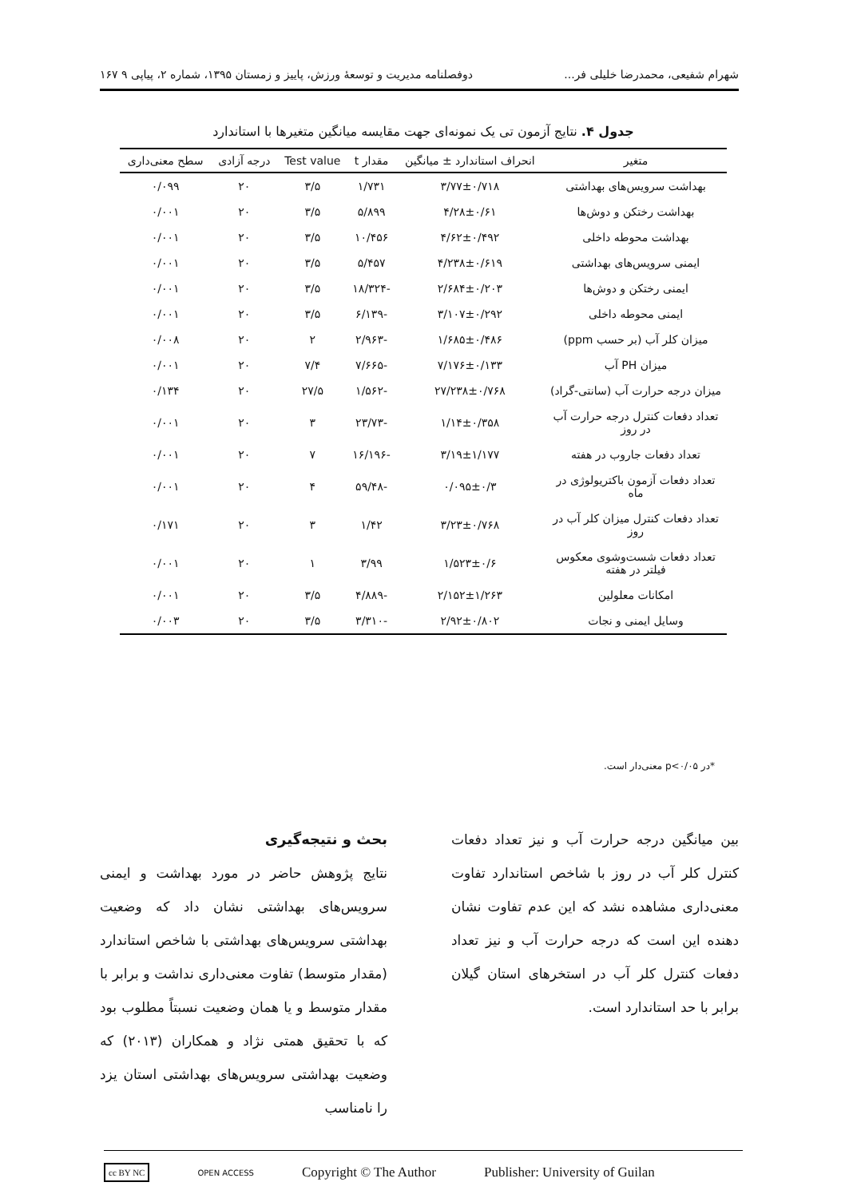شهرام شفیعی، محمدرضا خلیلی فر... دوفصلنامه مدیریت و توسعهٔ ورزش، پاییز و زمستان ۱۳۹۵، شماره ۲، پیاپی ۹ ۱۶۷
جدول ۴. نتایج آزمون تی یک نمونه‌ای جهت مقایسه میانگین متغیرها با استاندارد
| متغیر | انحراف استاندارد ± میانگین | مقدار t | Test value | درجه آزادی | سطح معنی‌داری |
| --- | --- | --- | --- | --- | --- |
| بهداشت سرویس‌های بهداشتی | ۳/۷۷±۰/۷۱۸ | ۱/۷۳۱ | ۳/۵ | ۲۰ | ۰/۰۹۹ |
| بهداشت رختکن و دوش‌ها | ۴/۲۸±۰/۶۱ | ۵/۸۹۹ | ۳/۵ | ۲۰ | ۰/۰۰۱ |
| بهداشت محوطه داخلی | ۴/۶۲±۰/۴۹۲ | ۱۰/۴۵۶ | ۳/۵ | ۲۰ | ۰/۰۰۱ |
| ایمنی سرویس‌های بهداشتی | ۴/۲۳۸±۰/۶۱۹ | ۵/۴۵۷ | ۳/۵ | ۲۰ | ۰/۰۰۱ |
| ایمنی رختکن و دوش‌ها | ۲/۶۸۴±۰/۲۰۳ | -۱۸/۳۲۴ | ۳/۵ | ۲۰ | ۰/۰۰۱ |
| ایمنی محوطه داخلی | ۳/۱۰۷±۰/۲۹۲ | -۶/۱۳۹ | ۳/۵ | ۲۰ | ۰/۰۰۱ |
| میزان کلر آب (بر حسب ppm) | ۱/۶۸۵±۰/۴۸۶ | -۲/۹۶۳ | ۲ | ۲۰ | ۰/۰۰۸ |
| میزان PH آب | ۷/۱۷۶±۰/۱۳۳ | -۷/۶۶۵ | ۷/۴ | ۲۰ | ۰/۰۰۱ |
| میزان درجه حرارت آب (سانتی-گراد) | ۲۷/۲۳۸±۰/۷۶۸ | -۱/۵۶۲ | ۲۷/۵ | ۲۰ | ۰/۱۳۴ |
| تعداد دفعات کنترل درجه حرارت آب در روز | ۱/۱۴±۰/۳۵۸ | -۲۳/۷۳ | ۳ | ۲۰ | ۰/۰۰۱ |
| تعداد دفعات جاروب در هفته | ۳/۱۹±۱/۱۷۷ | -۱۶/۱۹۶ | ۷ | ۲۰ | ۰/۰۰۱ |
| تعداد دفعات آزمون باکتریولوژی در ماه | ۰/۰۹۵±۰/۳ | -۵۹/۴۸ | ۴ | ۲۰ | ۰/۰۰۱ |
| تعداد دفعات کنترل میزان کلر آب در روز | ۳/۲۳±۰/۷۶۸ | ۱/۴۲ | ۳ | ۲۰ | ۰/۱۷۱ |
| تعداد دفعات شست‌وشوی معکوس فیلتر در هفته | ۱/۵۲۳±۰/۶ | ۳/۹۹ | ۱ | ۲۰ | ۰/۰۰۱ |
| امکانات معلولین | ۲/۱۵۲±۱/۲۶۳ | -۴/۸۸۹ | ۳/۵ | ۲۰ | ۰/۰۰۱ |
| وسایل ایمنی و نجات | ۲/۹۲±۰/۸۰۲ | -۳/۳۱۰ | ۳/۵ | ۲۰ | ۰/۰۰۳ |
*در p<۰/۰۵ معنی‌دار است.
بین میانگین درجه حرارت آب و نیز تعداد دفعات کنترل کلر آب در روز با شاخص استاندارد تفاوت معنی‌داری مشاهده نشد که این عدم تفاوت نشان دهنده این است که درجه حرارت آب و نیز تعداد دفعات کنترل کلر آب در استخرهای استان گیلان برابر با حد استاندارد است.
بحث و نتیجه‌گیری
نتایج پژوهش حاضر در مورد بهداشت و ایمنی سرویس‌های بهداشتی نشان داد که وضعیت بهداشتی سرویس‌های بهداشتی با شاخص استاندارد (مقدار متوسط) تفاوت معنی‌داری نداشت و برابر با مقدار متوسط و یا همان وضعیت نسبتاً مطلوب بود که با تحقیق همتی نژاد و همکاران (۲۰۱۳) که وضعیت بهداشتی سرویس‌های بهداشتی استان یزد را نامناسب
cc BY NC OPEN ACCESS Copyright © The Author Publisher: University of Guilan